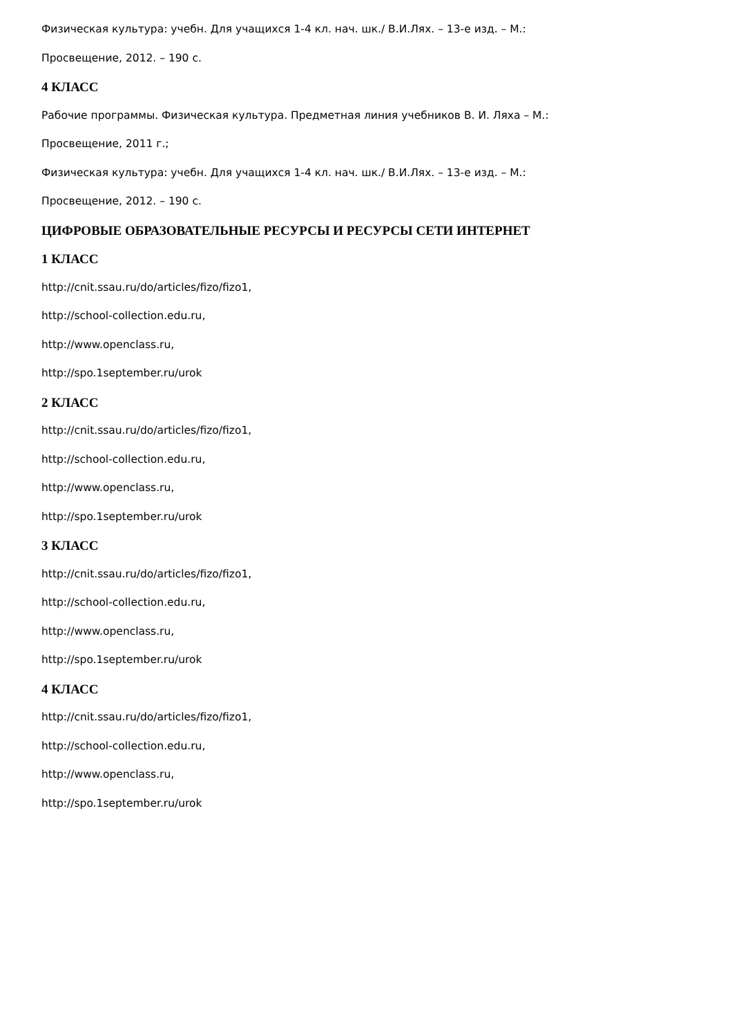Физическая культура: учебн. Для учащихся 1-4 кл. нач. шк./ В.И.Лях. – 13-е изд. – М.:
Просвещение, 2012. – 190 с.
4 КЛАСС
Рабочие программы. Физическая культура. Предметная линия учебников В. И. Ляха – М.:
Просвещение, 2011 г.;
Физическая культура: учебн. Для учащихся 1-4 кл. нач. шк./ В.И.Лях. – 13-е изд. – М.:
Просвещение, 2012. – 190 с.
ЦИФРОВЫЕ ОБРАЗОВАТЕЛЬНЫЕ РЕСУРСЫ И РЕСУРСЫ СЕТИ ИНТЕРНЕТ
1 КЛАСС
http://cnit.ssau.ru/do/articles/fizo/fizo1,
http://school-collection.edu.ru,
http://www.openclass.ru,
http://spo.1september.ru/urok
2 КЛАСС
http://cnit.ssau.ru/do/articles/fizo/fizo1,
http://school-collection.edu.ru,
http://www.openclass.ru,
http://spo.1september.ru/urok
3 КЛАСС
http://cnit.ssau.ru/do/articles/fizo/fizo1,
http://school-collection.edu.ru,
http://www.openclass.ru,
http://spo.1september.ru/urok
4 КЛАСС
http://cnit.ssau.ru/do/articles/fizo/fizo1,
http://school-collection.edu.ru,
http://www.openclass.ru,
http://spo.1september.ru/urok